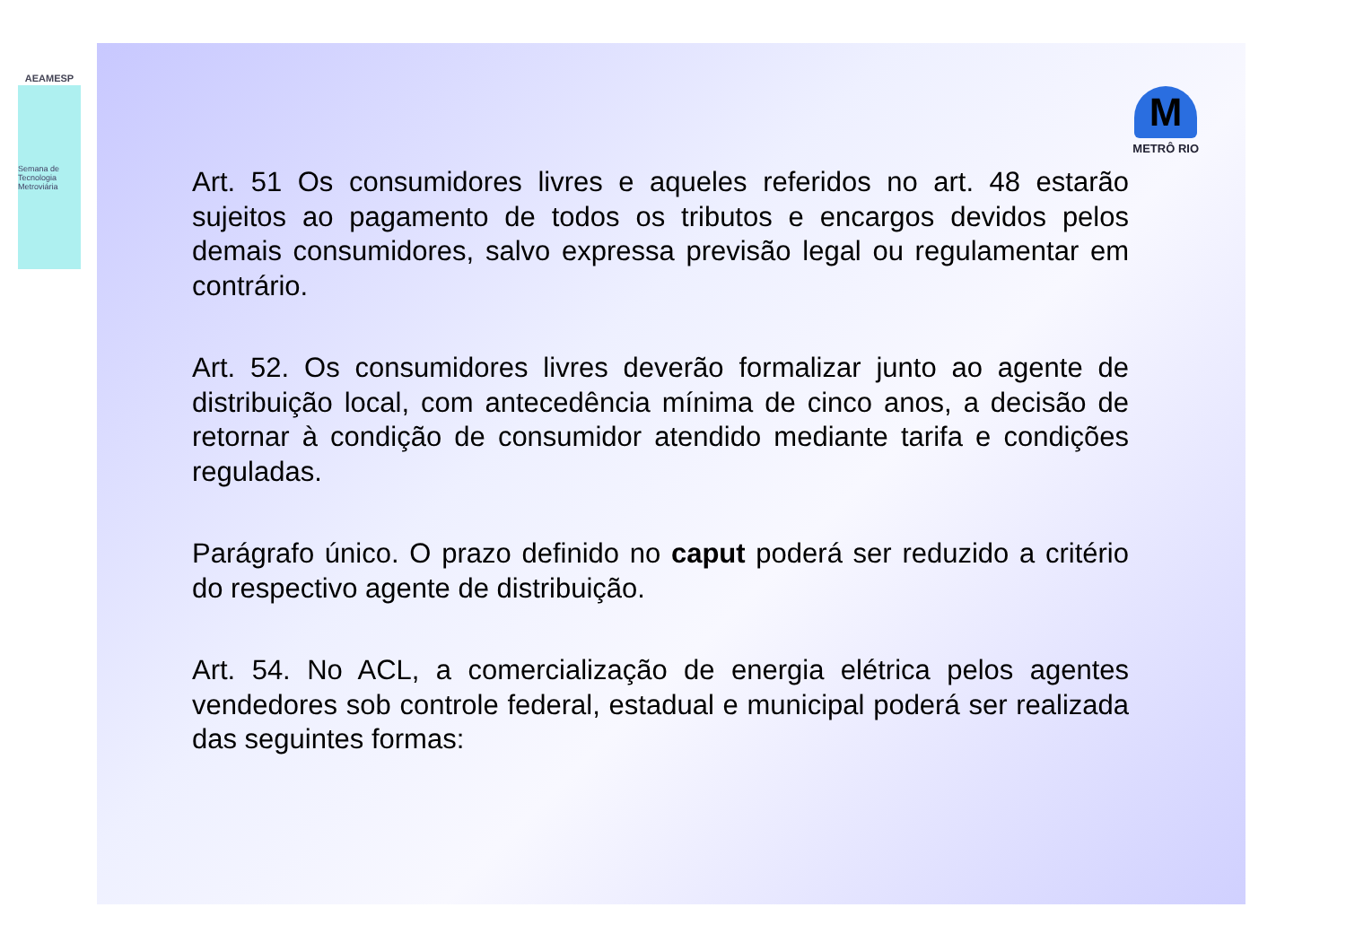AEAMESP
Semana de Tecnologia Metroviária
M
METRÔ RIO
Art. 51 Os consumidores livres e aqueles referidos no art. 48 estarão sujeitos ao pagamento de todos os tributos e encargos devidos pelos demais consumidores, salvo expressa previsão legal ou regulamentar em contrário.
Art. 52. Os consumidores livres deverão formalizar junto ao agente de distribuição local, com antecedência mínima de cinco anos, a decisão de retornar à condição de consumidor atendido mediante tarifa e condições reguladas.
Parágrafo único. O prazo definido no caput poderá ser reduzido a critério do respectivo agente de distribuição.
Art. 54. No ACL, a comercialização de energia elétrica pelos agentes vendedores sob controle federal, estadual e municipal poderá ser realizada das seguintes formas: